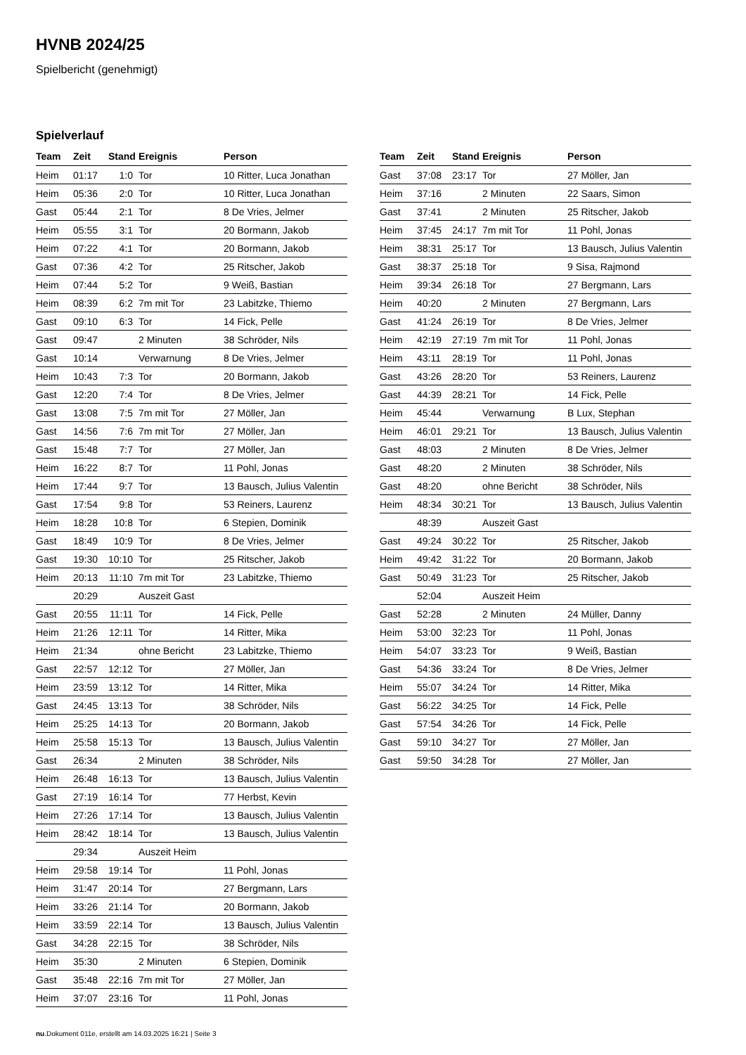HVNB 2024/25
Spielbericht (genehmigt)
Spielverlauf
| Team | Zeit | Stand | Ereignis | Person |
| --- | --- | --- | --- | --- |
| Heim | 01:17 | 1:0 | Tor | 10 Ritter, Luca Jonathan |
| Heim | 05:36 | 2:0 | Tor | 10 Ritter, Luca Jonathan |
| Gast | 05:44 | 2:1 | Tor | 8 De Vries, Jelmer |
| Heim | 05:55 | 3:1 | Tor | 20 Bormann, Jakob |
| Heim | 07:22 | 4:1 | Tor | 20 Bormann, Jakob |
| Gast | 07:36 | 4:2 | Tor | 25 Ritscher, Jakob |
| Heim | 07:44 | 5:2 | Tor | 9 Weiß, Bastian |
| Heim | 08:39 | 6:2 | 7m mit Tor | 23 Labitzke, Thiemo |
| Gast | 09:10 | 6:3 | Tor | 14 Fick, Pelle |
| Gast | 09:47 | | 2 Minuten | 38 Schröder, Nils |
| Gast | 10:14 | | Verwarnung | 8 De Vries, Jelmer |
| Heim | 10:43 | 7:3 | Tor | 20 Bormann, Jakob |
| Gast | 12:20 | 7:4 | Tor | 8 De Vries, Jelmer |
| Gast | 13:08 | 7:5 | 7m mit Tor | 27 Möller, Jan |
| Gast | 14:56 | 7:6 | 7m mit Tor | 27 Möller, Jan |
| Gast | 15:48 | 7:7 | Tor | 27 Möller, Jan |
| Heim | 16:22 | 8:7 | Tor | 11 Pohl, Jonas |
| Heim | 17:44 | 9:7 | Tor | 13 Bausch, Julius Valentin |
| Gast | 17:54 | 9:8 | Tor | 53 Reiners, Laurenz |
| Heim | 18:28 | 10:8 | Tor | 6 Stepien, Dominik |
| Gast | 18:49 | 10:9 | Tor | 8 De Vries, Jelmer |
| Gast | 19:30 | 10:10 | Tor | 25 Ritscher, Jakob |
| Heim | 20:13 | 11:10 | 7m mit Tor | 23 Labitzke, Thiemo |
| | 20:29 | | Auszeit Gast | |
| Gast | 20:55 | 11:11 | Tor | 14 Fick, Pelle |
| Heim | 21:26 | 12:11 | Tor | 14 Ritter, Mika |
| Heim | 21:34 | | ohne Bericht | 23 Labitzke, Thiemo |
| Gast | 22:57 | 12:12 | Tor | 27 Möller, Jan |
| Heim | 23:59 | 13:12 | Tor | 14 Ritter, Mika |
| Gast | 24:45 | 13:13 | Tor | 38 Schröder, Nils |
| Heim | 25:25 | 14:13 | Tor | 20 Bormann, Jakob |
| Heim | 25:58 | 15:13 | Tor | 13 Bausch, Julius Valentin |
| Gast | 26:34 | | 2 Minuten | 38 Schröder, Nils |
| Heim | 26:48 | 16:13 | Tor | 13 Bausch, Julius Valentin |
| Gast | 27:19 | 16:14 | Tor | 77 Herbst, Kevin |
| Heim | 27:26 | 17:14 | Tor | 13 Bausch, Julius Valentin |
| Heim | 28:42 | 18:14 | Tor | 13 Bausch, Julius Valentin |
| | 29:34 | | Auszeit Heim | |
| Heim | 29:58 | 19:14 | Tor | 11 Pohl, Jonas |
| Heim | 31:47 | 20:14 | Tor | 27 Bergmann, Lars |
| Heim | 33:26 | 21:14 | Tor | 20 Bormann, Jakob |
| Heim | 33:59 | 22:14 | Tor | 13 Bausch, Julius Valentin |
| Gast | 34:28 | 22:15 | Tor | 38 Schröder, Nils |
| Heim | 35:30 | | 2 Minuten | 6 Stepien, Dominik |
| Gast | 35:48 | 22:16 | 7m mit Tor | 27 Möller, Jan |
| Heim | 37:07 | 23:16 | Tor | 11 Pohl, Jonas |
| Team | Zeit | Stand | Ereignis | Person |
| --- | --- | --- | --- | --- |
| Gast | 37:08 | 23:17 | Tor | 27 Möller, Jan |
| Heim | 37:16 | | 2 Minuten | 22 Saars, Simon |
| Gast | 37:41 | | 2 Minuten | 25 Ritscher, Jakob |
| Heim | 37:45 | 24:17 | 7m mit Tor | 11 Pohl, Jonas |
| Heim | 38:31 | 25:17 | Tor | 13 Bausch, Julius Valentin |
| Gast | 38:37 | 25:18 | Tor | 9 Sisa, Rajmond |
| Heim | 39:34 | 26:18 | Tor | 27 Bergmann, Lars |
| Heim | 40:20 | | 2 Minuten | 27 Bergmann, Lars |
| Gast | 41:24 | 26:19 | Tor | 8 De Vries, Jelmer |
| Heim | 42:19 | 27:19 | 7m mit Tor | 11 Pohl, Jonas |
| Heim | 43:11 | 28:19 | Tor | 11 Pohl, Jonas |
| Gast | 43:26 | 28:20 | Tor | 53 Reiners, Laurenz |
| Gast | 44:39 | 28:21 | Tor | 14 Fick, Pelle |
| Heim | 45:44 | | Verwarnung | B Lux, Stephan |
| Heim | 46:01 | 29:21 | Tor | 13 Bausch, Julius Valentin |
| Gast | 48:03 | | 2 Minuten | 8 De Vries, Jelmer |
| Gast | 48:20 | | 2 Minuten | 38 Schröder, Nils |
| Gast | 48:20 | | ohne Bericht | 38 Schröder, Nils |
| Heim | 48:34 | 30:21 | Tor | 13 Bausch, Julius Valentin |
| | 48:39 | | Auszeit Gast | |
| Gast | 49:24 | 30:22 | Tor | 25 Ritscher, Jakob |
| Heim | 49:42 | 31:22 | Tor | 20 Bormann, Jakob |
| Gast | 50:49 | 31:23 | Tor | 25 Ritscher, Jakob |
| | 52:04 | | Auszeit Heim | |
| Gast | 52:28 | | 2 Minuten | 24 Müller, Danny |
| Heim | 53:00 | 32:23 | Tor | 11 Pohl, Jonas |
| Heim | 54:07 | 33:23 | Tor | 9 Weiß, Bastian |
| Gast | 54:36 | 33:24 | Tor | 8 De Vries, Jelmer |
| Heim | 55:07 | 34:24 | Tor | 14 Ritter, Mika |
| Gast | 56:22 | 34:25 | Tor | 14 Fick, Pelle |
| Gast | 57:54 | 34:26 | Tor | 14 Fick, Pelle |
| Gast | 59:10 | 34:27 | Tor | 27 Möller, Jan |
| Gast | 59:50 | 34:28 | Tor | 27 Möller, Jan |
nu.Dokument 011e, erstellt am 14.03.2025 16:21 | Seite 3